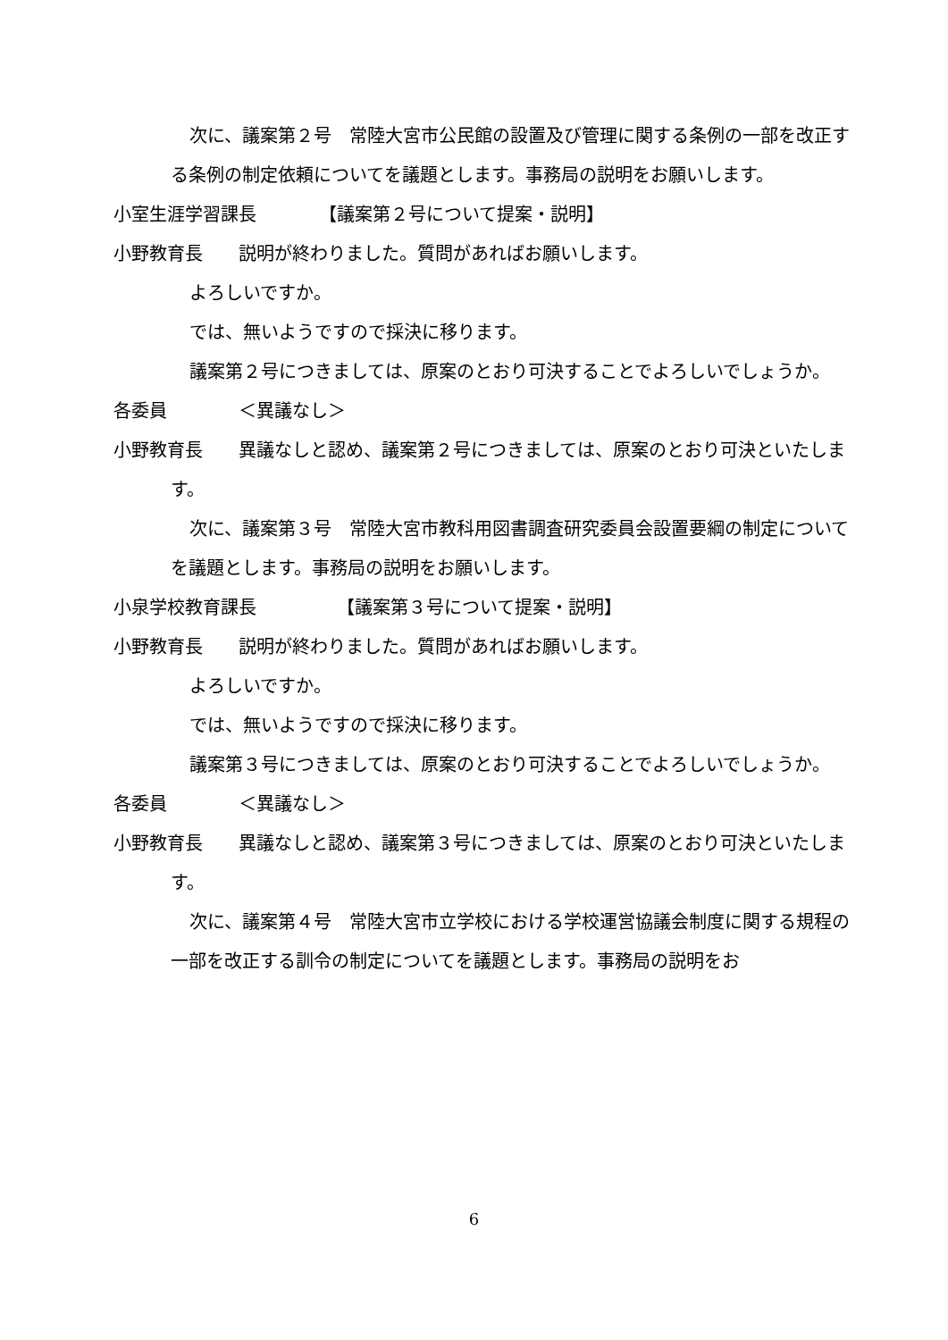次に、議案第２号　常陸大宮市公民館の設置及び管理に関する条例の一部を改正する条例の制定依頼についてを議題とします。事務局の説明をお願いします。
小室生涯学習課長　　　　【議案第２号について提案・説明】
小野教育長　　説明が終わりました。質問があればお願いします。
よろしいですか。
では、無いようですので採決に移ります。
議案第２号につきましては、原案のとおり可決することでよろしいでしょうか。
各委員　　　　＜異議なし＞
小野教育長　　異議なしと認め、議案第２号につきましては、原案のとおり可決といたします。
次に、議案第３号　常陸大宮市教科用図書調査研究委員会設置要綱の制定についてを議題とします。事務局の説明をお願いします。
小泉学校教育課長　　　　　【議案第３号について提案・説明】
小野教育長　　説明が終わりました。質問があればお願いします。
よろしいですか。
では、無いようですので採決に移ります。
議案第３号につきましては、原案のとおり可決することでよろしいでしょうか。
各委員　　　　＜異議なし＞
小野教育長　　異議なしと認め、議案第３号につきましては、原案のとおり可決といたします。
次に、議案第４号　常陸大宮市立学校における学校運営協議会制度に関する規程の一部を改正する訓令の制定についてを議題とします。事務局の説明をお
6